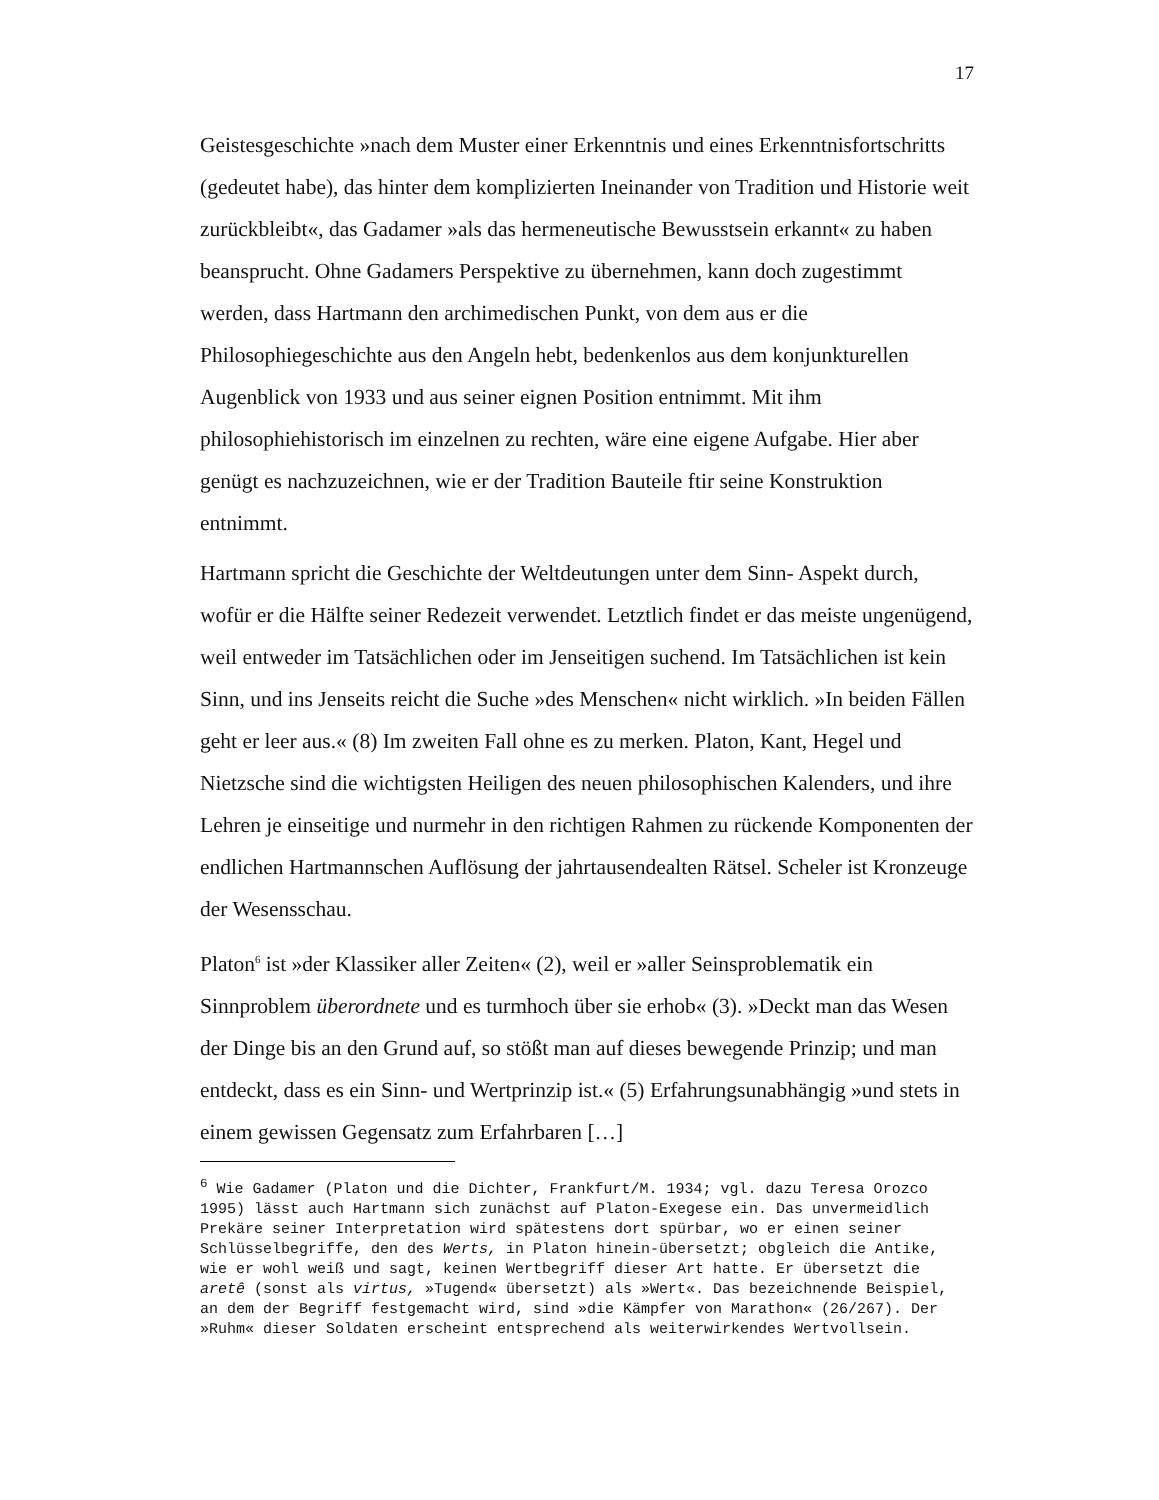17
Geistesgeschichte »nach dem Muster einer Erkenntnis und eines Erkenntnisfortschritts (gedeutet habe), das hinter dem komplizierten Ineinander von Tradition und Historie weit zurückbleibt«, das Gadamer »als das hermeneutische Bewusstsein erkannt« zu haben beansprucht. Ohne Gadamers Perspektive zu übernehmen, kann doch zugestimmt werden, dass Hartmann den archimedischen Punkt, von dem aus er die Philosophiegeschichte aus den Angeln hebt, bedenkenlos aus dem konjunkturellen Augenblick von 1933 und aus seiner eignen Position entnimmt. Mit ihm philosophiehistorisch im einzelnen zu rechten, wäre eine eigene Aufgabe. Hier aber genügt es nachzuzeichnen, wie er der Tradition Bauteile ftir seine Konstruktion entnimmt.
Hartmann spricht die Geschichte der Weltdeutungen unter dem Sinn- Aspekt durch, wofür er die Hälfte seiner Redezeit verwendet. Letztlich findet er das meiste ungenügend, weil entweder im Tatsächlichen oder im Jenseitigen suchend. Im Tatsächlichen ist kein Sinn, und ins Jenseits reicht die Suche »des Menschen« nicht wirklich. »In beiden Fällen geht er leer aus.« (8) Im zweiten Fall ohne es zu merken. Platon, Kant, Hegel und Nietzsche sind die wichtigsten Heiligen des neuen philosophischen Kalenders, und ihre Lehren je einseitige und nurmehr in den richtigen Rahmen zu rückende Komponenten der endlichen Hartmannschen Auflösung der jahrtausendealten Rätsel. Scheler ist Kronzeuge der Wesensschau.
Platon<sup>6</sup> ist »der Klassiker aller Zeiten« (2), weil er »aller Seinsproblematik ein Sinnproblem überordnete und es turmhoch über sie erhob« (3). »Deckt man das Wesen der Dinge bis an den Grund auf, so stößt man auf dieses bewegende Prinzip; und man entdeckt, dass es ein Sinn- und Wertprinzip ist.« (5) Erfahrungsunabhängig »und stets in einem gewissen Gegensatz zum Erfahrbaren […]
<sup>6</sup> Wie Gadamer (Platon und die Dichter, Frankfurt/M. 1934; vgl. dazu Teresa Orozco 1995) lässt auch Hartmann sich zunächst auf Platon-Exegese ein. Das unvermeidlich Prekäre seiner Interpretation wird spätestens dort spürbar, wo er einen seiner Schlüsselbegriffe, den des Werts, in Platon hinein-übersetzt; obgleich die Antike, wie er wohl weiß und sagt, keinen Wertbegriff dieser Art hatte. Er übersetzt die aretê (sonst als virtus, »Tugend« übersetzt) als »Wert«. Das bezeichnende Beispiel, an dem der Begriff festgemacht wird, sind »die Kämpfer von Marathon« (26/267). Der »Ruhm« dieser Soldaten erscheint entsprechend als weiterwirkendes Wertvollsein.